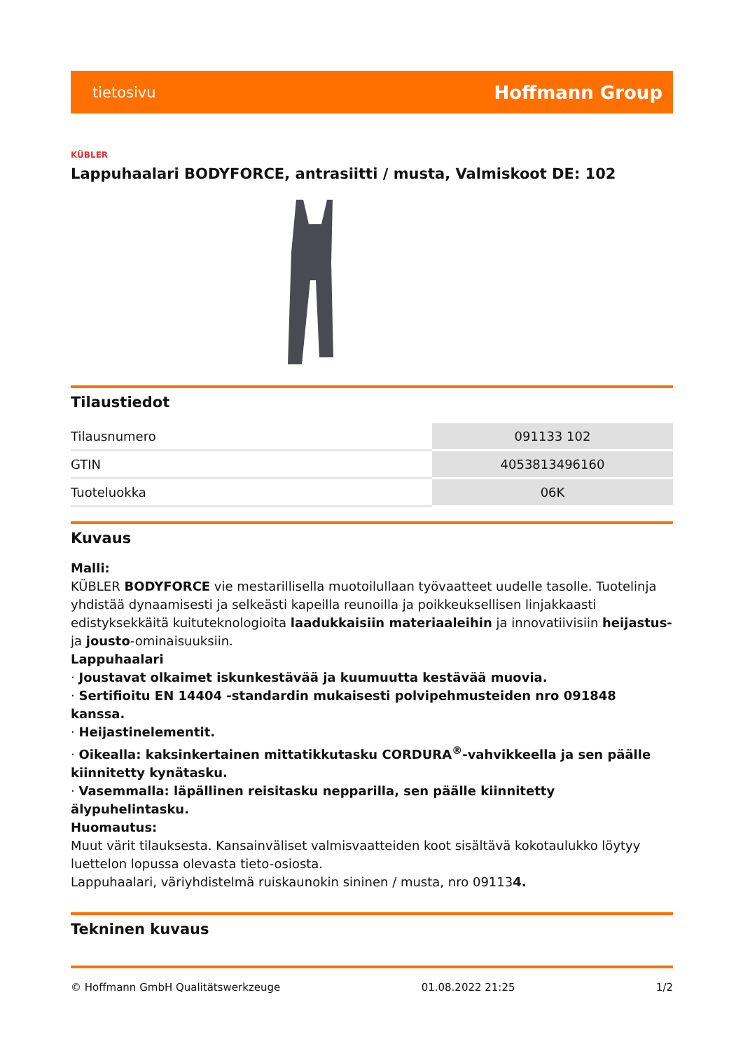tietosivu Hoffmann Group
KÜBLER
Lappuhaalari BODYFORCE, antrasiitti / musta, Valmiskoot DE: 102
Tilaustiedot
| Tilausnumero | 091133 102 |
| GTIN | 4053813496160 |
| Tuoteluokka | 06K |
Kuvaus
Malli:
KÜBLER BODYFORCE vie mestarillisella muotoilullaan työvaatteet uudelle tasolle. Tuotelinja yhdistää dynaamisesti ja selkeästi kapeilla reunoilla ja poikkeuksellisen linjakkaasti edistyksekkäitä kuituteknologioita laadukkaisiin materiaaleihin ja innovatiivisiin heijastus- ja jousto-ominaisuuksiin.
Lappuhaalari
· Joustavat olkaimet iskunkestävää ja kuumuutta kestävää muovia.
· Sertifioitu EN 14404 -standardin mukaisesti polvipehmusteiden nro 091848 kanssa.
· Heijastinelementit.
· Oikealla: kaksinkertainen mittatikkutasku CORDURA<sup>®</sup>-vahvikkeella ja sen päälle kiinnitetty kynätasku.
· Vasemmalla: läpällinen reisitasku nepparilla, sen päälle kiinnitetty älypuhelintasku.
Huomautus:
Muut värit tilauksesta. Kansainväliset valmisvaatteiden koot sisältävä kokotaulukko löytyy luettelon lopussa olevasta tieto-osiosta.
Lappuhaalari, väriyhdistelmä ruiskaunokin sininen / musta, nro 091134.
Tekninen kuvaus
© Hoffmann GmbH Qualitätswerkzeuge 01.08.2022 21:25 1/2